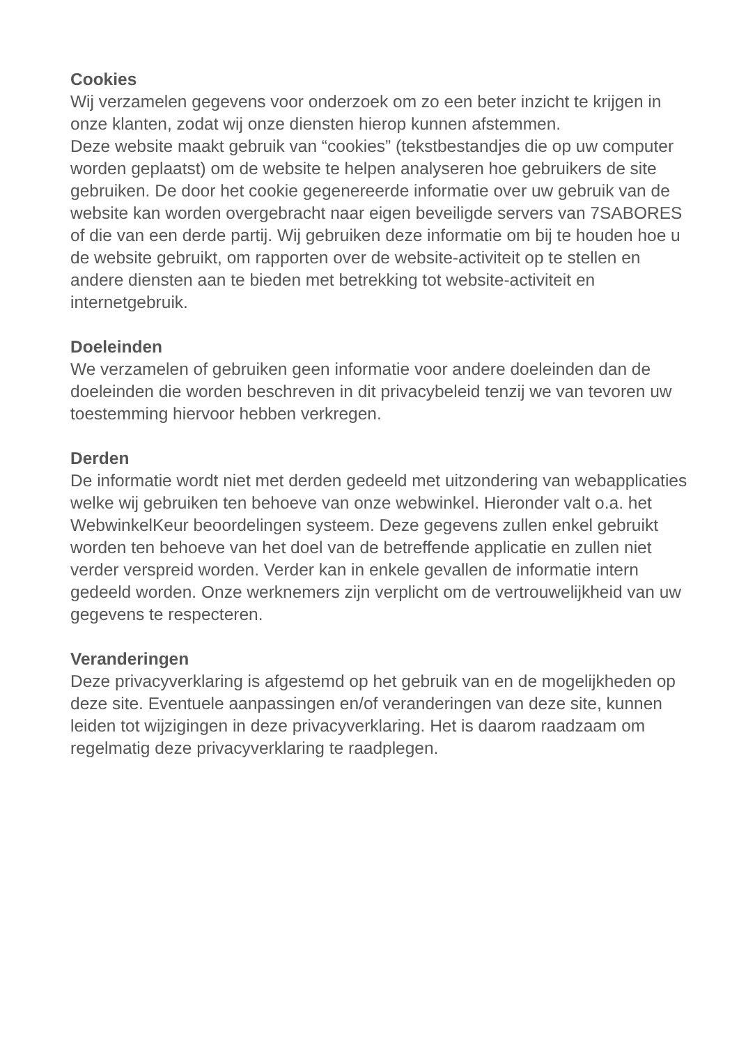Cookies
Wij verzamelen gegevens voor onderzoek om zo een beter inzicht te krijgen in onze klanten, zodat wij onze diensten hierop kunnen afstemmen.
Deze website maakt gebruik van “cookies” (tekstbestandjes die op uw computer worden geplaatst) om de website te helpen analyseren hoe gebruikers de site gebruiken. De door het cookie gegenereerde informatie over uw gebruik van de website kan worden overgebracht naar eigen beveiligde servers van 7SABORES of die van een derde partij. Wij gebruiken deze informatie om bij te houden hoe u de website gebruikt, om rapporten over de website-activiteit op te stellen en andere diensten aan te bieden met betrekking tot website-activiteit en internetgebruik.
Doeleinden
We verzamelen of gebruiken geen informatie voor andere doeleinden dan de doeleinden die worden beschreven in dit privacybeleid tenzij we van tevoren uw toestemming hiervoor hebben verkregen.
Derden
De informatie wordt niet met derden gedeeld met uitzondering van webapplicaties welke wij gebruiken ten behoeve van onze webwinkel. Hieronder valt o.a. het WebwinkelKeur beoordelingen systeem. Deze gegevens zullen enkel gebruikt worden ten behoeve van het doel van de betreffende applicatie en zullen niet verder verspreid worden. Verder kan in enkele gevallen de informatie intern gedeeld worden. Onze werknemers zijn verplicht om de vertrouwelijkheid van uw gegevens te respecteren.
Veranderingen
Deze privacyverklaring is afgestemd op het gebruik van en de mogelijkheden op deze site. Eventuele aanpassingen en/of veranderingen van deze site, kunnen leiden tot wijzigingen in deze privacyverklaring. Het is daarom raadzaam om regelmatig deze privacyverklaring te raadplegen.